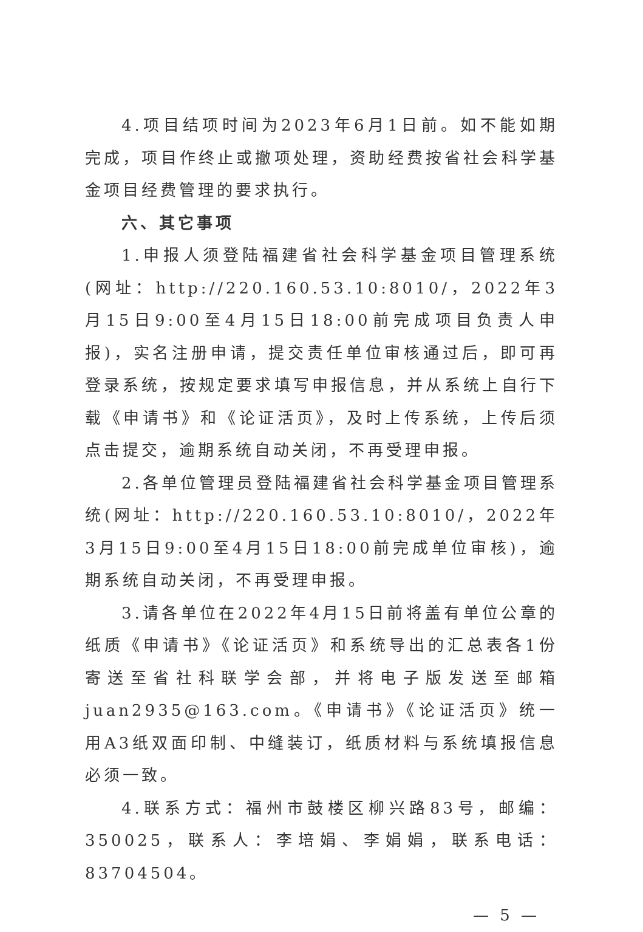4.项目结项时间为2023年6月1日前。如不能如期完成，项目作终止或撤项处理，资助经费按省社会科学基金项目经费管理的要求执行。
六、其它事项
1.申报人须登陆福建省社会科学基金项目管理系统(网址：http://220.160.53.10:8010/，2022年3月15日9:00至4月15日18:00前完成项目负责人申报)，实名注册申请，提交责任单位审核通过后，即可再登录系统，按规定要求填写申报信息，并从系统上自行下载《申请书》和《论证活页》，及时上传系统，上传后须点击提交，逾期系统自动关闭，不再受理申报。
2.各单位管理员登陆福建省社会科学基金项目管理系统(网址：http://220.160.53.10:8010/，2022年3月15日9:00至4月15日18:00前完成单位审核)，逾期系统自动关闭，不再受理申报。
3.请各单位在2022年4月15日前将盖有单位公章的纸质《申请书》《论证活页》和系统导出的汇总表各1份寄送至省社科联学会部，并将电子版发送至邮箱juan2935@163.com。《申请书》《论证活页》统一用A3纸双面印制、中缝装订，纸质材料与系统填报信息必须一致。
4.联系方式：福州市鼓楼区柳兴路83号，邮编：350025，联系人：李培娟、李娟娟，联系电话：83704504。
— 5 —